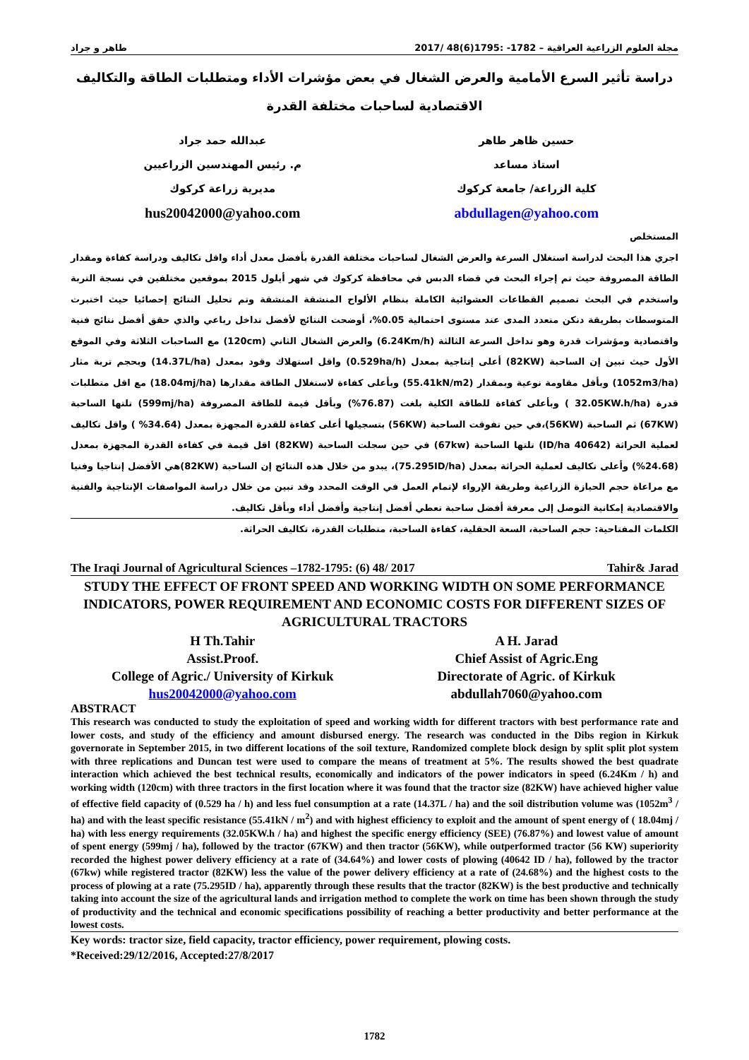مجلة العلوم الزراعية العراقية – 1782- :1795(6)48 /2017 طاهر و جراد
دراسة تأثير السرع الأمامية والعرض الشغال في بعض مؤشرات الأداء ومتطلبات الطاقة والتكاليف الاقتصادية لساحبات مختلفة القدرة
حسين ظاهر طاهر
استاذ مساعد
كلية الزراعة/ جامعة كركوك
abdullagen@yahoo.com
عبدالله حمد جراد
م. رئيس المهندسين الزراعيين
مديرية زراعة كركوك
hus20042000@yahoo.com
المستخلص
اجري هذا البحث لدراسة استغلال السرعة والعرض الشغال لساحبات مختلفة القدرة بأفضل معدل أداء واقل تكاليف ودراسة كفاءة ومقدار الطاقة المصروفة حيث تم إجراء البحث في قضاء الدبس في محافظة كركوك في شهر أيلول 2015 بموقعين مختلفين في نسجة التربة واستخدم في البحث تصميم القطاعات العشوائية الكاملة بنظام الألواح المنشقة المنشقة وتم تحليل النتائج إحصائيا حيث اختبرت المتوسطات بطريقة دنكن متعدد المدى عند مستوى احتمالية 0.05%، أوضحت النتائج لأفضل تداخل رباعي والذي حقق أفضل نتائج فنية واقتصادية ومؤشرات قدرة وهو تداخل السرعة الثالثة (6.24Km/h) والعرض الشغال الثاني (120cm) مع الساحبات الثلاثة وفي الموقع الأول حيث تبين إن الساحبة (82KW) أعلى إنتاجية بمعدل (0.529ha/h) واقل استهلاك وقود بمعدل (14.37L/ha) وبحجم تربة مثار (1052m3/ha) وبأقل مقاومة نوعية وبمقدار (55.41kN/m2) وبأعلى كفاءة لاستغلال الطاقة مقدارها (18.04mj/ha) مع اقل متطلبات قدرة (32.05KW.h/ha ) وبأعلى كفاءة للطاقة الكلية بلغت (76.87%) وبأقل قيمة للطاقة المصروفة (599mj/ha) تلتها الساحبة (67KW) ثم الساحبة (56KW)،في حين تفوقت الساحبة (56KW) بتسجيلها أعلى كفاءة للقدرة المجهزة بمعدل (34.64% ) واقل تكاليف لعملية الحراثة (40642 ID/ha) تلتها الساحبة (67kw) في حين سجلت الساحبة (82KW) اقل قيمة في كفاءة القدرة المجهزة بمعدل (24.68%) وأعلى تكاليف لعملية الحراثة بمعدل (75.295ID/ha)، يبدو من خلال هذه النتائج إن الساحبة (82KW)هي الأفضل إنتاجيا وفنيا مع مراعاة حجم الحيازة الزراعية وطريقة الإرواء لإتمام العمل في الوقت المحدد وقد تبين من خلال دراسة المواصفات الإنتاجية والفنية والاقتصادية إمكانية التوصل إلى معرفة أفضل ساحبة تعطي أفضل إنتاجية وأفضل أداء وبأقل تكاليف.
الكلمات المفتاحية: حجم الساحبة، السعة الحقلية، كفاءة الساحبة، متطلبات القدرة، تكاليف الحراثة.
The Iraqi Journal of Agricultural Sciences –1782-1795: (6) 48/ 2017 Tahir& Jarad
STUDY THE EFFECT OF FRONT SPEED AND WORKING WIDTH ON SOME PERFORMANCE INDICATORS, POWER REQUIREMENT AND ECONOMIC COSTS FOR DIFFERENT SIZES OF AGRICULTURAL TRACTORS
H Th.Tahir
Assist.Proof.
College of Agric./ University of Kirkuk
hus20042000@yahoo.com
A H. Jarad
Chief Assist of Agric.Eng
Directorate of Agric. of Kirkuk
abdullah7060@yahoo.com
ABSTRACT
This research was conducted to study the exploitation of speed and working width for different tractors with best performance rate and lower costs, and study of the efficiency and amount disbursed energy. The research was conducted in the Dibs region in Kirkuk governorate in September 2015, in two different locations of the soil texture, Randomized complete block design by split split plot system with three replications and Duncan test were used to compare the means of treatment at 5%. The results showed the best quadrate interaction which achieved the best technical results, economically and indicators of the power indicators in speed (6.24Km / h) and working width (120cm) with three tractors in the first location where it was found that the tractor size (82KW) have achieved higher value of effective field capacity of (0.529 ha / h) and less fuel consumption at a rate (14.37L / ha) and the soil distribution volume was (1052m<sup>3</sup> / ha) and with the least specific resistance (55.41kN / m<sup>2</sup>) and with highest efficiency to exploit and the amount of spent energy of ( 18.04mj / ha) with less energy requirements (32.05KW.h / ha) and highest the specific energy efficiency (SEE) (76.87%) and lowest value of amount of spent energy (599mj / ha), followed by the tractor (67KW) and then tractor (56KW), while outperformed tractor (56 KW) superiority recorded the highest power delivery efficiency at a rate of (34.64%) and lower costs of plowing (40642 ID / ha), followed by the tractor (67kw) while registered tractor (82KW) less the value of the power delivery efficiency at a rate of (24.68%) and the highest costs to the process of plowing at a rate (75.295ID / ha), apparently through these results that the tractor (82KW) is the best productive and technically taking into account the size of the agricultural lands and irrigation method to complete the work on time has been shown through the study of productivity and the technical and economic specifications possibility of reaching a better productivity and better performance at the lowest costs.
Key words: tractor size, field capacity, tractor efficiency, power requirement, plowing costs.
*Received:29/12/2016, Accepted:27/8/2017
1782